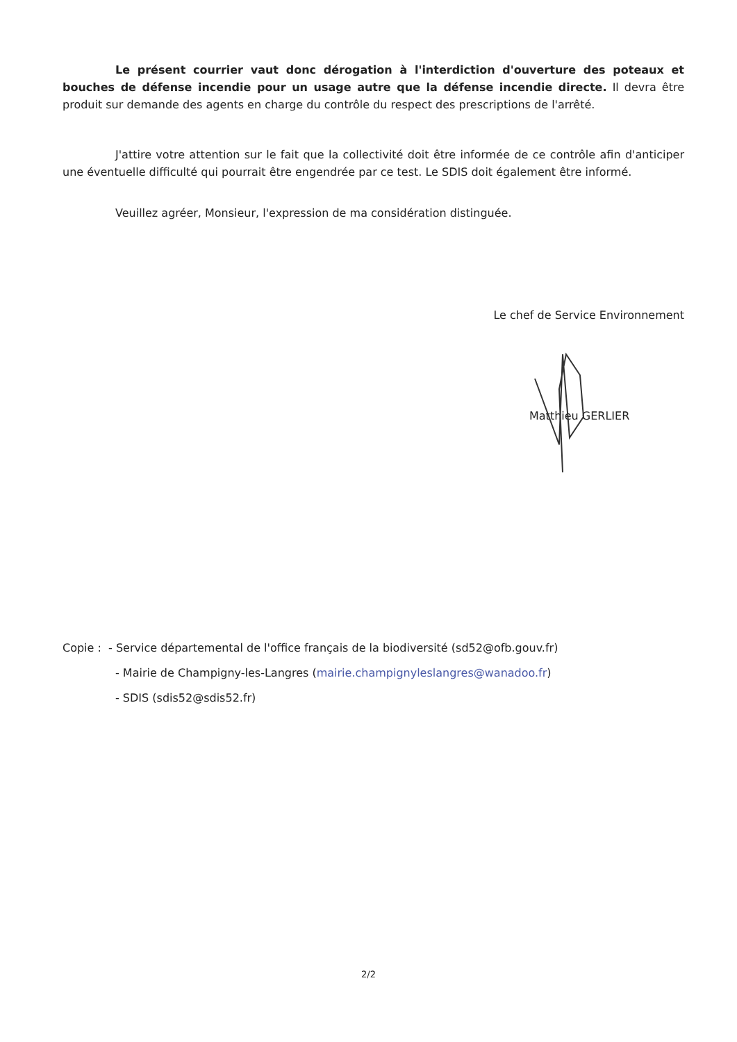Le présent courrier vaut donc dérogation à l'interdiction d'ouverture des poteaux et bouches de défense incendie pour un usage autre que la défense incendie directe. Il devra être produit sur demande des agents en charge du contrôle du respect des prescriptions de l'arrêté.
J'attire votre attention sur le fait que la collectivité doit être informée de ce contrôle afin d'anticiper une éventuelle difficulté qui pourrait être engendrée par ce test. Le SDIS doit également être informé.
Veuillez agréer, Monsieur, l'expression de ma considération distinguée.
Le chef de Service Environnement
Matthieu GERLIER
Copie : - Service départemental de l'office français de la biodiversité (sd52@ofb.gouv.fr)
- Mairie de Champigny-les-Langres (mairie.champignyleslangres@wanadoo.fr)
- SDIS (sdis52@sdis52.fr)
2/2